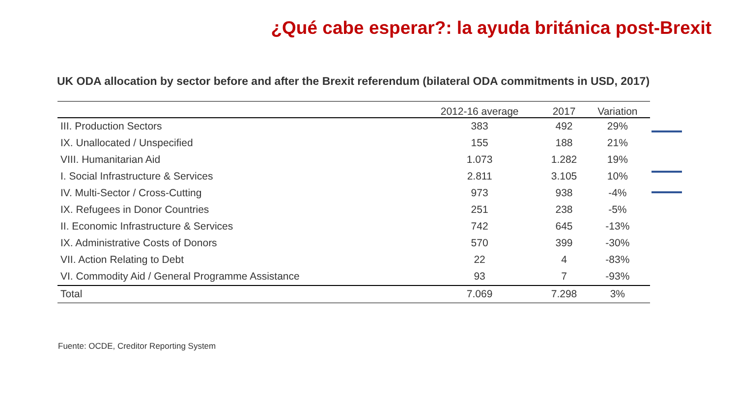¿Qué cabe esperar?: la ayuda británica post-Brexit
UK ODA allocation by sector before and after the Brexit referendum (bilateral ODA commitments in USD, 2017)
| | 2012-16 average | 2017 | Variation |
| --- | --- | --- | --- |
| III. Production Sectors | 383 | 492 | 29% |
| IX. Unallocated / Unspecified | 155 | 188 | 21% |
| VIII. Humanitarian Aid | 1.073 | 1.282 | 19% |
| I. Social Infrastructure & Services | 2.811 | 3.105 | 10% |
| IV. Multi-Sector / Cross-Cutting | 973 | 938 | -4% |
| IX. Refugees in Donor Countries | 251 | 238 | -5% |
| II. Economic Infrastructure & Services | 742 | 645 | -13% |
| IX. Administrative Costs of Donors | 570 | 399 | -30% |
| VII. Action Relating to Debt | 22 | 4 | -83% |
| VI. Commodity Aid / General Programme Assistance | 93 | 7 | -93% |
| Total | 7.069 | 7.298 | 3% |
Fuente: OCDE, Creditor Reporting System